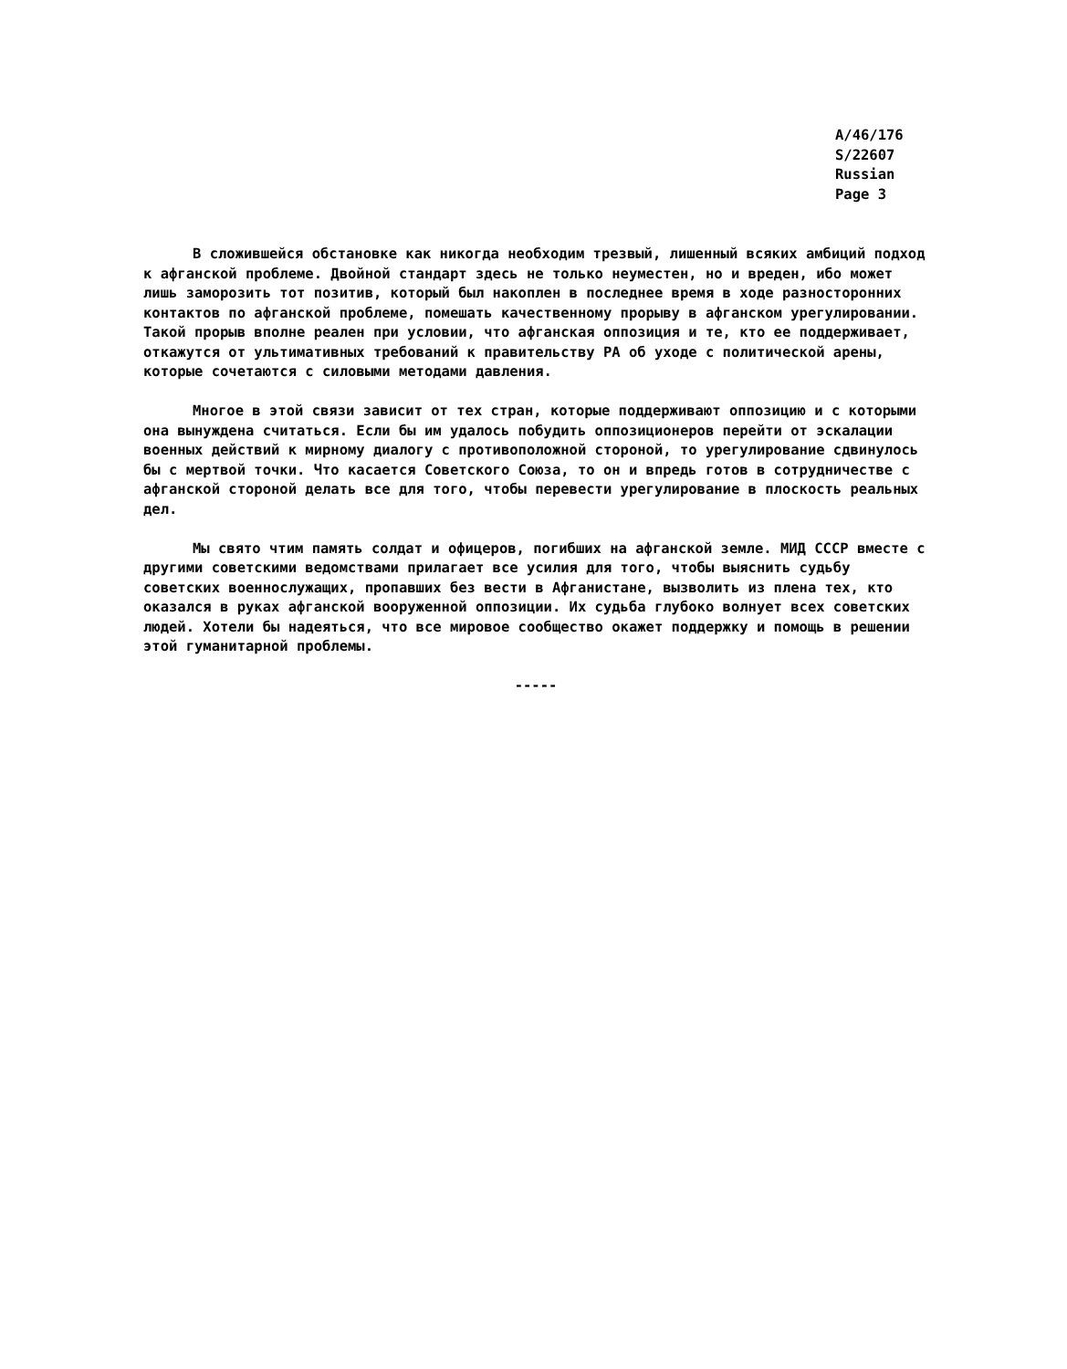A/46/176
S/22607
Russian
Page 3
В сложившейся обстановке как никогда необходим трезвый, лишенный всяких амбиций подход к афганской проблеме. Двойной стандарт здесь не только неуместен, но и вреден, ибо может лишь заморозить тот позитив, который был накоплен в последнее время в ходе разносторонних контактов по афганской проблеме, помешать качественному прорыву в афганском урегулировании. Такой прорыв вполне реален при условии, что афганская оппозиция и те, кто ее поддерживает, откажутся от ультимативных требований к правительству РА об уходе с политической арены, которые сочетаются с силовыми методами давления.
Многое в этой связи зависит от тех стран, которые поддерживают оппозицию и с которыми она вынуждена считаться. Если бы им удалось побудить оппозиционеров перейти от эскалации военных действий к мирному диалогу с противоположной стороной, то урегулирование сдвинулось бы с мертвой точки. Что касается Советского Союза, то он и впредь готов в сотрудничестве с афганской стороной делать все для того, чтобы перевести урегулирование в плоскость реальных дел.
Мы свято чтим память солдат и офицеров, погибших на афганской земле. МИД СССР вместе с другими советскими ведомствами прилагает все усилия для того, чтобы выяснить судьбу советских военнослужащих, пропавших без вести в Афганистане, вызволить из плена тех, кто оказался в руках афганской вооруженной оппозиции. Их судьба глубоко волнует всех советских людей. Хотели бы надеяться, что все мировое сообщество окажет поддержку и помощь в решении этой гуманитарной проблемы.
-----